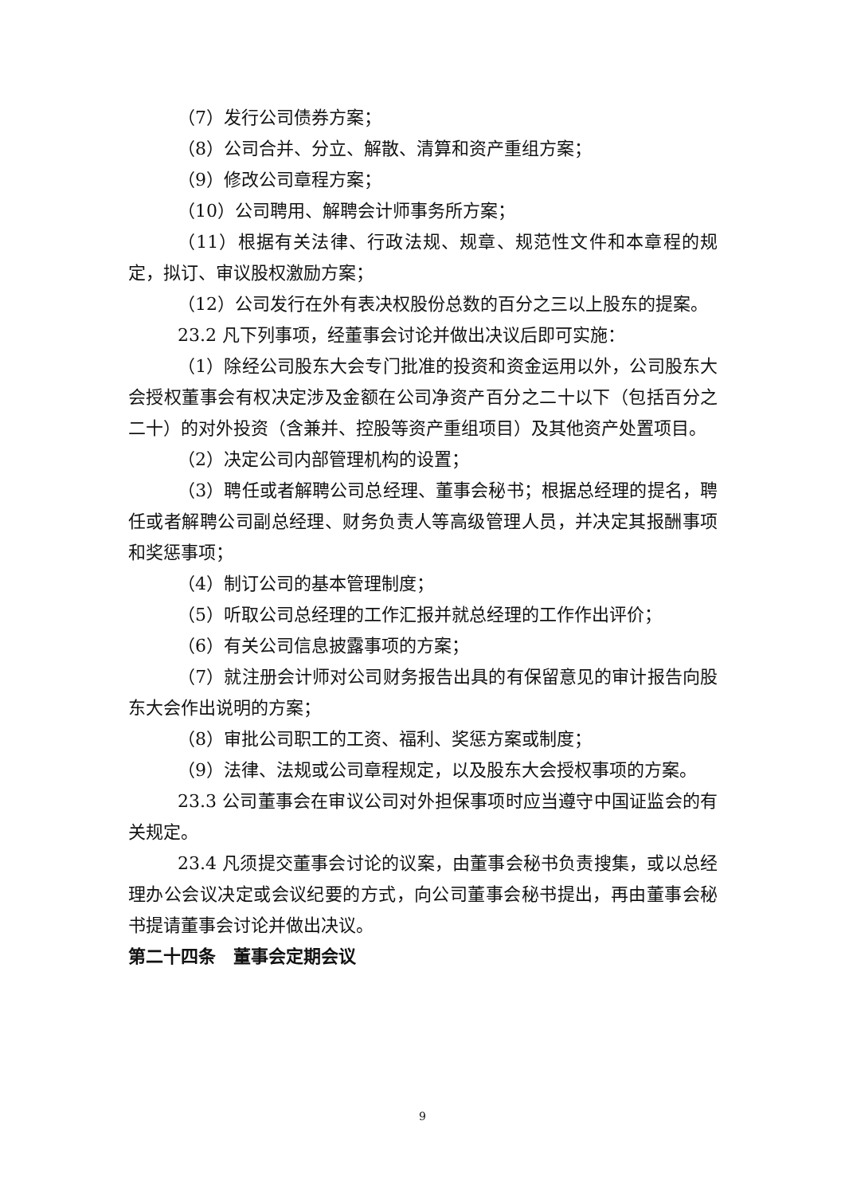（7）发行公司债券方案；
（8）公司合并、分立、解散、清算和资产重组方案；
（9）修改公司章程方案；
（10）公司聘用、解聘会计师事务所方案；
（11）根据有关法律、行政法规、规章、规范性文件和本章程的规定，拟订、审议股权激励方案；
（12）公司发行在外有表决权股份总数的百分之三以上股东的提案。
23.2 凡下列事项，经董事会讨论并做出决议后即可实施：
（1）除经公司股东大会专门批准的投资和资金运用以外，公司股东大会授权董事会有权决定涉及金额在公司净资产百分之二十以下（包括百分之二十）的对外投资（含兼并、控股等资产重组项目）及其他资产处置项目。
（2）决定公司内部管理机构的设置；
（3）聘任或者解聘公司总经理、董事会秘书；根据总经理的提名，聘任或者解聘公司副总经理、财务负责人等高级管理人员，并决定其报酬事项和奖惩事项；
（4）制订公司的基本管理制度；
（5）听取公司总经理的工作汇报并就总经理的工作作出评价；
（6）有关公司信息披露事项的方案；
（7）就注册会计师对公司财务报告出具的有保留意见的审计报告向股东大会作出说明的方案；
（8）审批公司职工的工资、福利、奖惩方案或制度；
（9）法律、法规或公司章程规定，以及股东大会授权事项的方案。
23.3 公司董事会在审议公司对外担保事项时应当遵守中国证监会的有关规定。
23.4 凡须提交董事会讨论的议案，由董事会秘书负责搜集，或以总经理办公会议决定或会议纪要的方式，向公司董事会秘书提出，再由董事会秘书提请董事会讨论并做出决议。
第二十四条　董事会定期会议
9